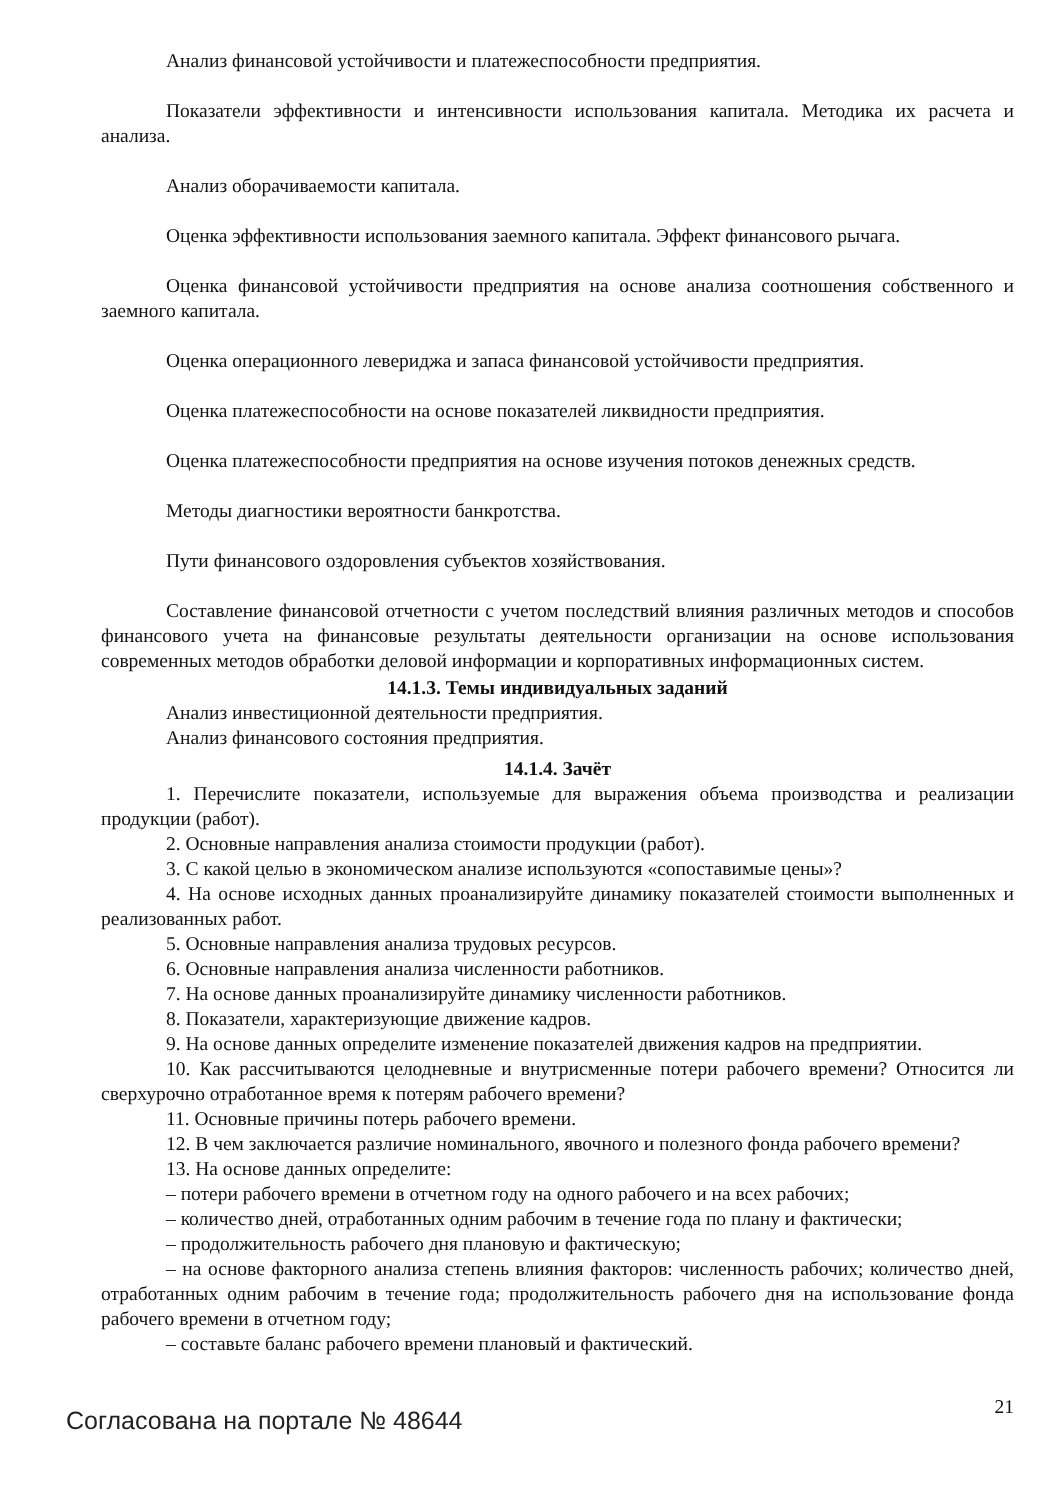Анализ финансовой устойчивости и платежеспособности предприятия.
Показатели эффективности и интенсивности использования капитала. Методика их расчета и анализа.
Анализ оборачиваемости капитала.
Оценка эффективности использования заемного капитала. Эффект финансового рычага.
Оценка финансовой устойчивости предприятия на основе анализа соотношения собственного и заемного капитала.
Оценка операционного левериджа и запаса финансовой устойчивости предприятия.
Оценка платежеспособности на основе показателей ликвидности предприятия.
Оценка платежеспособности предприятия на основе изучения потоков денежных средств.
Методы диагностики вероятности банкротства.
Пути финансового оздоровления субъектов хозяйствования.
Составление финансовой отчетности с учетом последствий влияния различных методов и способов финансового учета на финансовые результаты деятельности организации на основе использования современных методов обработки деловой информации и корпоративных информационных систем.
14.1.3. Темы индивидуальных заданий
Анализ инвестиционной деятельности предприятия.
Анализ финансового состояния предприятия.
14.1.4. Зачёт
1. Перечислите показатели, используемые для выражения объема производства и реализации продукции (работ).
2. Основные направления анализа стоимости продукции (работ).
3. С какой целью в экономическом анализе используются «сопоставимые цены»?
4. На основе исходных данных проанализируйте динамику показателей стоимости выполненных и реализованных работ.
5. Основные направления анализа трудовых ресурсов.
6. Основные направления анализа численности работников.
7. На основе данных проанализируйте динамику численности работников.
8. Показатели, характеризующие движение кадров.
9. На основе данных определите изменение показателей движения кадров на предприятии.
10. Как рассчитываются целодневные и внутрисменные потери рабочего времени? Относится ли сверхурочно отработанное время к потерям рабочего времени?
11. Основные причины потерь рабочего времени.
12. В чем заключается различие номинального, явочного и полезного фонда рабочего времени?
13. На основе данных определите:
– потери рабочего времени в отчетном году на одного рабочего и на всех рабочих;
– количество дней, отработанных одним рабочим в течение года по плану и фактически;
– продолжительность рабочего дня плановую и фактическую;
– на основе факторного анализа степень влияния факторов: численность рабочих; количество дней, отработанных одним рабочим в течение года; продолжительность рабочего дня на использование фонда рабочего времени в отчетном году;
– составьте баланс рабочего времени плановый и фактический.
Согласована на портале № 48644
21